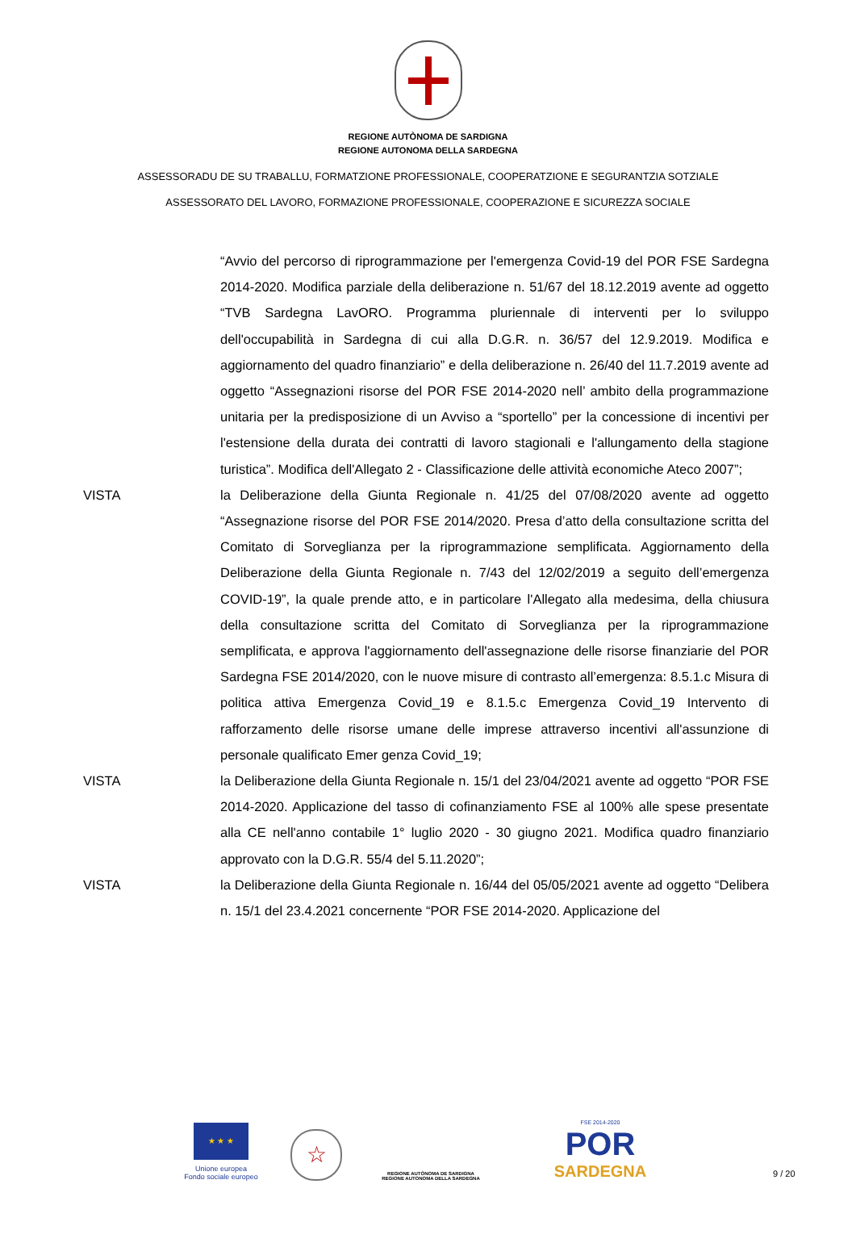REGIONE AUTÒNOMA DE SARDIGNA
REGIONE AUTONOMA DELLA SARDEGNA
ASSESSORADU DE SU TRABALLU, FORMATZIONE PROFESSIONALE, COOPERATZIONE E SEGURANTZIA SOTZIALE
ASSESSORATO DEL LAVORO, FORMAZIONE PROFESSIONALE, COOPERAZIONE E SICUREZZA SOCIALE
“Avvio del percorso di riprogrammazione per l'emergenza Covid-19 del POR FSE Sardegna 2014-2020. Modifica parziale della deliberazione n. 51/67 del 18.12.2019 avente ad oggetto “TVB Sardegna LavORO. Programma pluriennale di interventi per lo sviluppo dell'occupabilità in Sardegna di cui alla D.G.R. n. 36/57 del 12.9.2019. Modifica e aggiornamento del quadro finanziario” e della deliberazione n. 26/40 del 11.7.2019 avente ad oggetto “Assegnazioni risorse del POR FSE 2014-2020 nell’ ambito della programmazione unitaria per la predisposizione di un Avviso a “sportello” per la concessione di incentivi per l'estensione della durata dei contratti di lavoro stagionali e l'allungamento della stagione turistica”. Modifica dell'Allegato 2 - Classificazione delle attività economiche Ateco 2007”;
VISTA la Deliberazione della Giunta Regionale n. 41/25 del 07/08/2020 avente ad oggetto “Assegnazione risorse del POR FSE 2014/2020. Presa d’atto della consultazione scritta del Comitato di Sorveglianza per la riprogrammazione semplificata. Aggiornamento della Deliberazione della Giunta Regionale n. 7/43 del 12/02/2019 a seguito dell’emergenza COVID-19”, la quale prende atto, e in particolare l'Allegato alla medesima, della chiusura della consultazione scritta del Comitato di Sorveglianza per la riprogrammazione semplificata, e approva l'aggiornamento dell'assegnazione delle risorse finanziarie del POR Sardegna FSE 2014/2020, con le nuove misure di contrasto all’emergenza: 8.5.1.c Misura di politica attiva Emergenza Covid_19 e 8.1.5.c Emergenza Covid_19 Intervento di rafforzamento delle risorse umane delle imprese attraverso incentivi all'assunzione di personale qualificato Emer genza Covid_19;
VISTA la Deliberazione della Giunta Regionale n. 15/1 del 23/04/2021 avente ad oggetto “POR FSE 2014-2020. Applicazione del tasso di cofinanziamento FSE al 100% alle spese presentate alla CE nell'anno contabile 1° luglio 2020 - 30 giugno 2021. Modifica quadro finanziario approvato con la D.G.R. 55/4 del 5.11.2020”;
VISTA la Deliberazione della Giunta Regionale n. 16/44 del 05/05/2021 avente ad oggetto “Delibera n. 15/1 del 23.4.2021 concernente “POR FSE 2014-2020. Applicazione del
★ ★ ★
Unione europea
Fondo sociale europeo
☆
REGIONE AUTÒNOMA DE SARDIGNA
REGIONE AUTONOMA DELLA SARDEGNA
FSE 2014-2020
POR
SARDEGNA
9 / 20